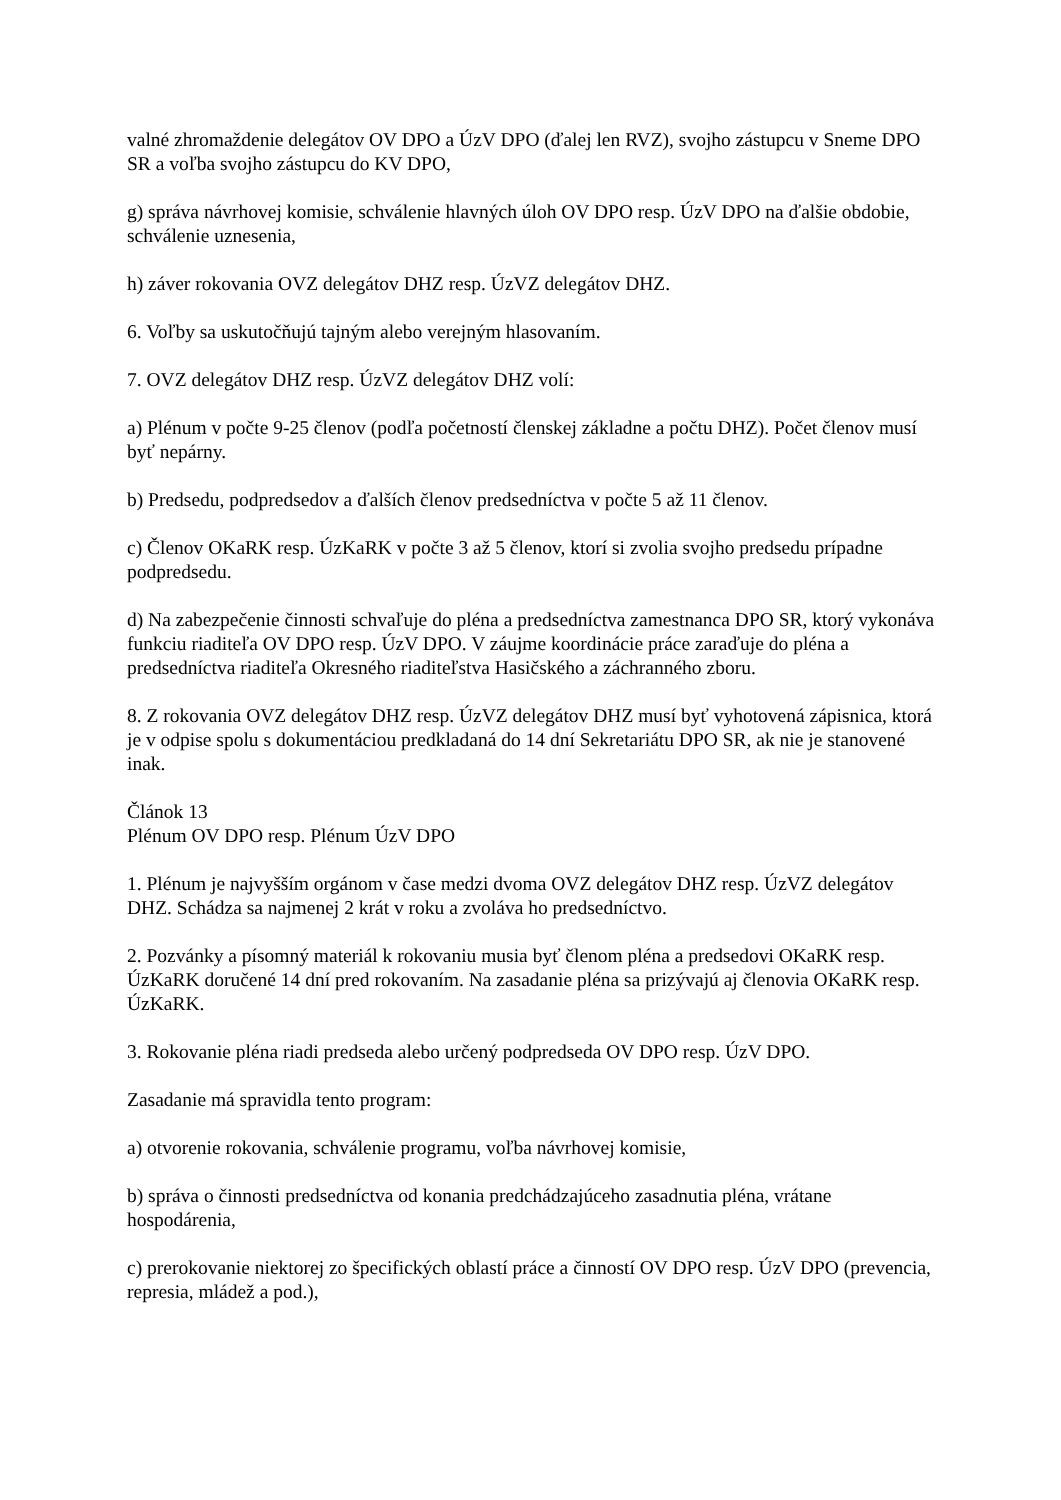valné zhromaždenie delegátov OV DPO a ÚzV DPO (ďalej len RVZ), svojho zástupcu v Sneme DPO SR a voľba svojho zástupcu do KV DPO,
g) správa návrhovej komisie, schválenie hlavných úloh OV DPO resp. ÚzV DPO na ďalšie obdobie, schválenie uznesenia,
h) záver rokovania OVZ delegátov DHZ resp. ÚzVZ delegátov DHZ.
6. Voľby sa uskutočňujú tajným alebo verejným hlasovaním.
7. OVZ delegátov DHZ resp. ÚzVZ delegátov DHZ volí:
a) Plénum v počte 9-25 členov (podľa početností členskej základne a počtu DHZ). Počet členov musí byť nepárny.
b) Predsedu, podpredsedov a ďalších členov predsedníctva v počte 5 až 11 členov.
c) Členov OKaRK resp. ÚzKaRK v počte 3 až 5 členov, ktorí si zvolia svojho predsedu prípadne podpredsedu.
d) Na zabezpečenie činnosti schvaľuje do pléna a predsedníctva zamestnanca DPO SR, ktorý vykonáva funkciu riaditeľa OV DPO resp. ÚzV DPO. V záujme koordinácie práce zaraďuje do pléna a predsedníctva riaditeľa Okresného riaditeľstva Hasičského a záchranného zboru.
8. Z rokovania OVZ delegátov DHZ resp. ÚzVZ delegátov DHZ musí byť vyhotovená zápisnica, ktorá je v odpise spolu s dokumentáciou predkladaná do 14 dní Sekretariátu DPO SR, ak nie je stanovené inak.
Článok 13
Plénum OV DPO resp. Plénum ÚzV DPO
1. Plénum je najvyšším orgánom v čase medzi dvoma OVZ delegátov DHZ resp. ÚzVZ delegátov DHZ. Schádza sa najmenej 2 krát v roku a zvoláva ho predsedníctvo.
2. Pozvánky a písomný materiál k rokovaniu musia byť členom pléna a predsedovi OKaRK resp. ÚzKaRK doručené 14 dní pred rokovaním. Na zasadanie pléna sa prizývajú aj členovia OKaRK resp. ÚzKaRK.
3. Rokovanie pléna riadi predseda alebo určený podpredseda OV DPO resp. ÚzV DPO.
Zasadanie má spravidla tento program:
a) otvorenie rokovania, schválenie programu, voľba návrhovej komisie,
b) správa o činnosti predsedníctva od konania predchádzajúceho zasadnutia pléna, vrátane hospodárenia,
c) prerokovanie niektorej zo špecifických oblastí práce a činností OV DPO resp. ÚzV DPO (prevencia, represia, mládež a pod.),